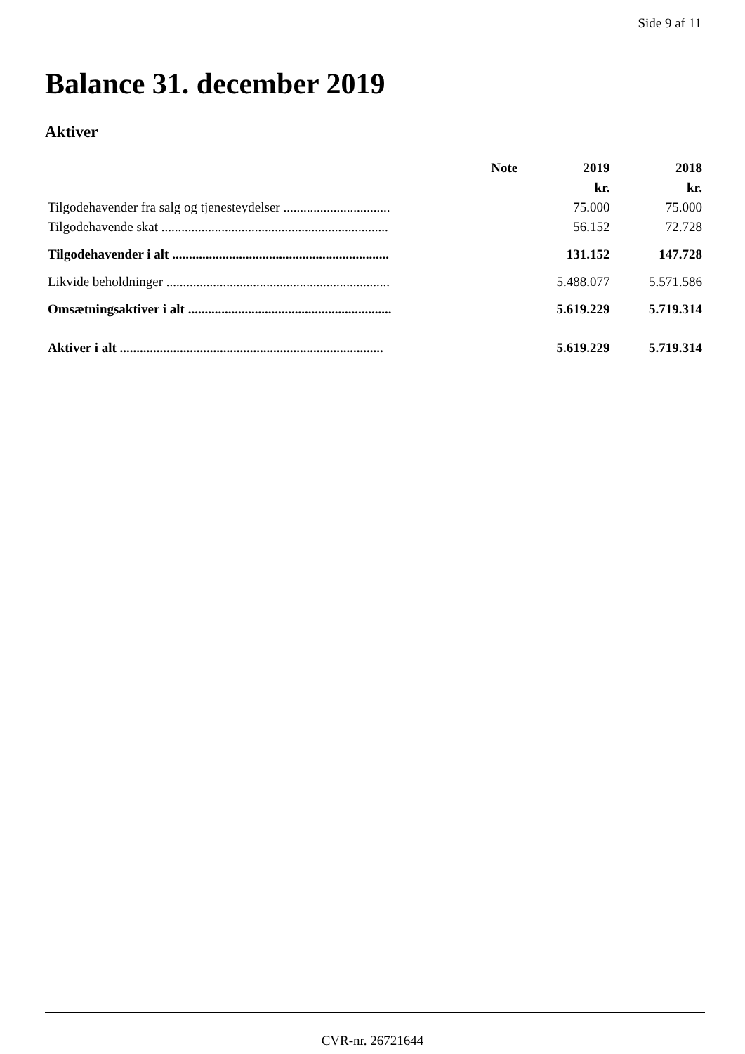Side 9 af 11
Balance 31. december 2019
Aktiver
| | Note | 2019 | 2018 |
| --- | --- | --- | --- |
| | | kr. | kr. |
| Tilgodehavender fra salg og tjenesteydelser ................................ | | 75.000 | 75.000 |
| Tilgodehavende skat .................................................................... | | 56.152 | 72.728 |
| Tilgodehavender i alt ................................................................. | | 131.152 | 147.728 |
| Likvide beholdninger ................................................................... | | 5.488.077 | 5.571.586 |
| Omsætningsaktiver i alt ............................................................. | | 5.619.229 | 5.719.314 |
| Aktiver i alt ............................................................................... | | 5.619.229 | 5.719.314 |
CVR-nr. 26721644